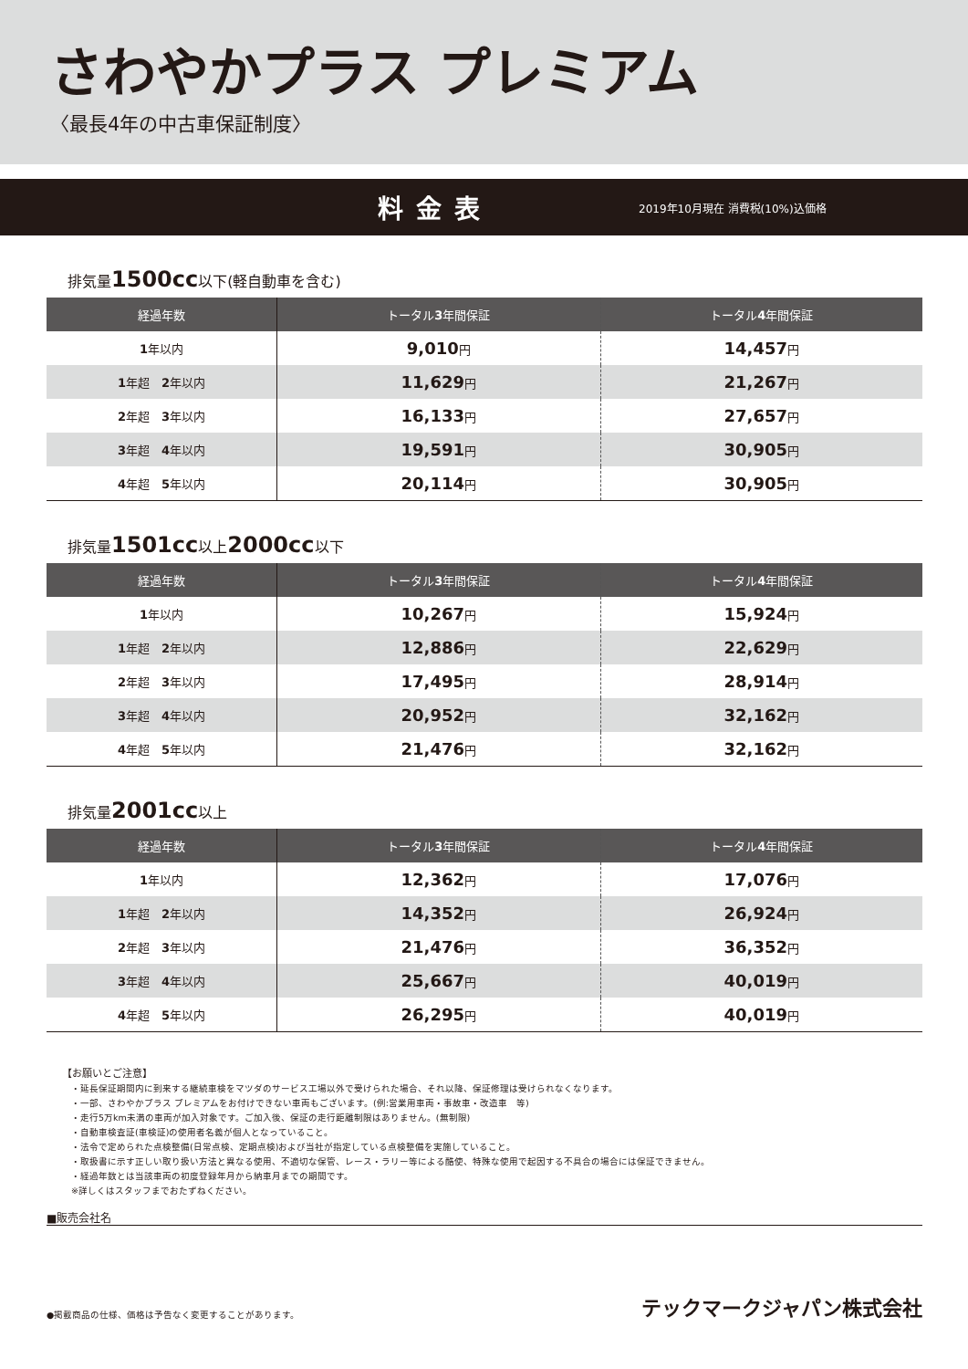さわやかプラス プレミアム
〈最長4年の中古車保証制度〉
料金表
2019年10月現在 消費税(10%)込価格
排気量1500cc以下(軽自動車を含む)
| 経過年数 | トータル 3 年間保証 | トータル 4 年間保証 |
| --- | --- | --- |
| 1 年以内 | 9,010 円 | 14,457 円 |
| 1 年超 2 年以内 | 11,629 円 | 21,267 円 |
| 2 年超 3 年以内 | 16,133 円 | 27,657 円 |
| 3 年超 4 年以内 | 19,591 円 | 30,905 円 |
| 4 年超 5 年以内 | 20,114 円 | 30,905 円 |
排気量1501cc以上2000cc以下
| 経過年数 | トータル 3 年間保証 | トータル 4 年間保証 |
| --- | --- | --- |
| 1 年以内 | 10,267 円 | 15,924 円 |
| 1 年超 2 年以内 | 12,886 円 | 22,629 円 |
| 2 年超 3 年以内 | 17,495 円 | 28,914 円 |
| 3 年超 4 年以内 | 20,952 円 | 32,162 円 |
| 4 年超 5 年以内 | 21,476 円 | 32,162 円 |
排気量2001cc以上
| 経過年数 | トータル 3 年間保証 | トータル 4 年間保証 |
| --- | --- | --- |
| 1 年以内 | 12,362 円 | 17,076 円 |
| 1 年超 2 年以内 | 14,352 円 | 26,924 円 |
| 2 年超 3 年以内 | 21,476 円 | 36,352 円 |
| 3 年超 4 年以内 | 25,667 円 | 40,019 円 |
| 4 年超 5 年以内 | 26,295 円 | 40,019 円 |
【お願いとご注意】
・延長保証期間内に到来する継続車検をマツダのサービス工場以外で受けられた場合、それ以降、保証修理は受けられなくなります。
・一部、さわやかプラス プレミアムをお付けできない車両もございます。(例:営業用車両・事故車・改造車　等)
・走行5万km未満の車両が加入対象です。ご加入後、保証の走行距離制限はありません。(無制限)
・自動車検査証(車検証)の使用者名義が個人となっていること。
・法令で定められた点検整備(日常点検、定期点検)および当社が指定している点検整備を実施していること。
・取扱書に示す正しい取り扱い方法と異なる使用、不適切な保管、レース・ラリー等による酷使、特殊な使用で起因する不具合の場合には保証できません。
・経過年数とは当該車両の初度登録年月から納車月までの期間です。
※詳しくはスタッフまでおたずねください。
■販売会社名
●掲載商品の仕様、価格は予告なく変更することがあります。 テックマークジャパン株式会社